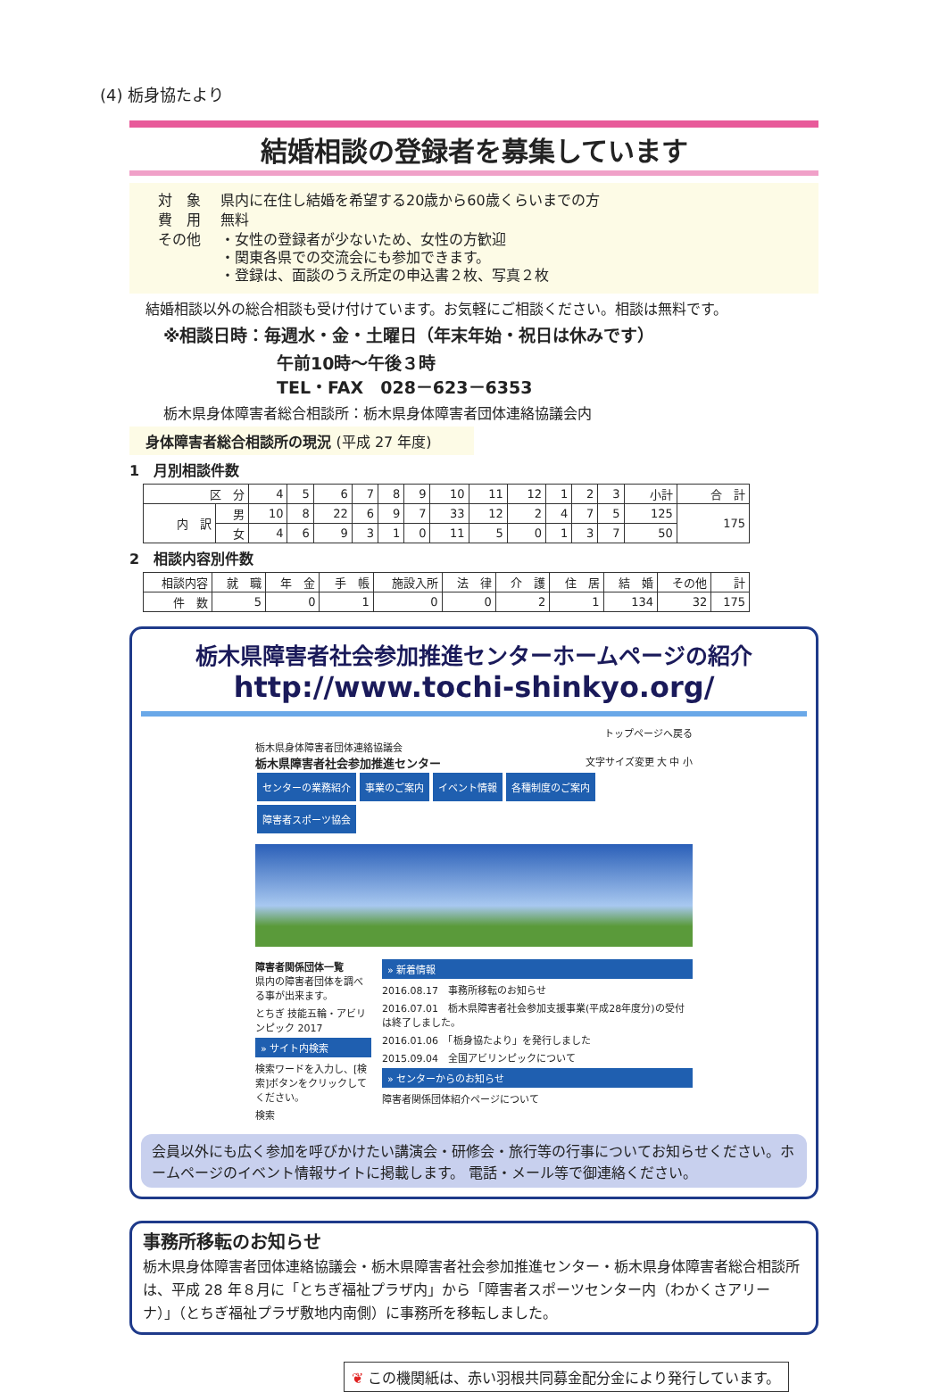(4) 栃身協たより
結婚相談の登録者を募集しています
| 対 象 | 県内に在住し結婚を希望する20歳から60歳くらいまでの方 |
| 費 用 | 無料 |
| その他 | ・女性の登録者が少ないため、女性の方歓迎 ・関東各県での交流会にも参加できます。 ・登録は、面談のうえ所定の申込書２枚、写真２枚 |
結婚相談以外の総合相談も受け付けています。お気軽にご相談ください。相談は無料です。
※相談日時：毎週水・金・土曜日（年末年始・祝日は休みです）
午前10時～午後３時
TEL・FAX　028－623－6353
栃木県身体障害者総合相談所：栃木県身体障害者団体連絡協議会内
身体障害者総合相談所の現況 (平成 27 年度)
1　月別相談件数
| 区 分 | | 4 | 5 | 6 | 7 | 8 | 9 | 10 | 11 | 12 | 1 | 2 | 3 | 小計 | 合 計 |
| --- | --- | --- | --- | --- | --- | --- | --- | --- | --- | --- | --- | --- | --- | --- | --- |
| 内 訳 | 男 | 10 | 8 | 22 | 6 | 9 | 7 | 33 | 12 | 2 | 4 | 7 | 5 | 125 | 175 |
| | 女 | 4 | 6 | 9 | 3 | 1 | 0 | 11 | 5 | 0 | 1 | 3 | 7 | 50 | |
2　相談内容別件数
| 相談内容 | 就 職 | 年 金 | 手 帳 | 施設入所 | 法 律 | 介 護 | 住 居 | 結 婚 | その他 | 計 |
| --- | --- | --- | --- | --- | --- | --- | --- | --- | --- | --- |
| 件 数 | 5 | 0 | 1 | 0 | 0 | 2 | 1 | 134 | 32 | 175 |
栃木県障害者社会参加推進センターホームページの紹介
http://www.tochi-shinkyo.org/
トップページへ戻る
栃木県身体障害者団体連絡協議会
栃木県障害者社会参加推進センター 文字サイズ変更 大 中 小
センターの業務紹介 事業のご案内 イベント情報 各種制度のご案内 障害者スポーツ協会
障害者関係団体一覧
県内の障害者団体を調べる事が出来ます。
とちぎ 技能五輪・アビリンピック 2017
» サイト内検索
検索ワードを入力し、[検索]ボタンをクリックしてください。
検索
» 新着情報
2016.08.17　事務所移転のお知らせ
2016.07.01　栃木県障害者社会参加支援事業(平成28年度分)の受付は終了しました。
2016.01.06　「栃身協たより」を発行しました
2015.09.04　全国アビリンピックについて
» センターからのお知らせ
障害者関係団体紹介ページについて
会員以外にも広く参加を呼びかけたい講演会・研修会・旅行等の行事についてお知らせください。ホームページのイベント情報サイトに掲載します。 電話・メール等で御連絡ください。
事務所移転のお知らせ
栃木県身体障害者団体連絡協議会・栃木県障害者社会参加推進センター・栃木県身体障害者総合相談所は、平成 28 年８月に「とちぎ福祉プラザ内」から「障害者スポーツセンター内（わかくさアリーナ）」（とちぎ福祉プラザ敷地内南側）に事務所を移転しました。
❦ この機関紙は、赤い羽根共同募金配分金により発行しています。